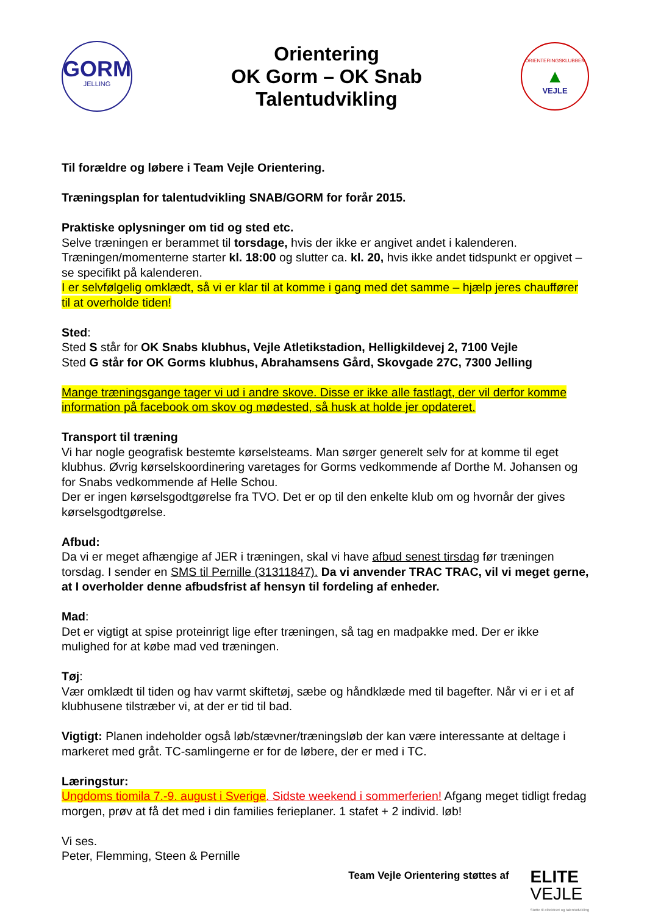GORM
JELLING
Orientering
OK Gorm – OK Snab
Talentudvikling
ORIENTERINGSKLUBBEN
▲
VEJLE
Til forældre og løbere i Team Vejle Orientering.
Træningsplan for talentudvikling SNAB/GORM for forår 2015.
Praktiske oplysninger om tid og sted etc.
Selve træningen er berammet til torsdage, hvis der ikke er angivet andet i kalenderen. Træningen/momenterne starter kl. 18:00 og slutter ca. kl. 20, hvis ikke andet tidspunkt er opgivet – se specifikt på kalenderen.
I er selvfølgelig omklædt, så vi er klar til at komme i gang med det samme – hjælp jeres chauffører til at overholde tiden!
Sted:
Sted S står for OK Snabs klubhus, Vejle Atletikstadion, Helligkildevej 2, 7100 Vejle
Sted G står for OK Gorms klubhus, Abrahamsens Gård, Skovgade 27C, 7300 Jelling
Mange træningsgange tager vi ud i andre skove. Disse er ikke alle fastlagt, der vil derfor komme information på facebook om skov og mødested, så husk at holde jer opdateret.
Transport til træning
Vi har nogle geografisk bestemte kørselsteams. Man sørger generelt selv for at komme til eget klubhus. Øvrig kørselskoordinering varetages for Gorms vedkommende af Dorthe M. Johansen og for Snabs vedkommende af Helle Schou.
Der er ingen kørselsgodtgørelse fra TVO. Det er op til den enkelte klub om og hvornår der gives kørselsgodtgørelse.
Afbud:
Da vi er meget afhængige af JER i træningen, skal vi have afbud senest tirsdag før træningen torsdag. I sender en SMS til Pernille (31311847). Da vi anvender TRAC TRAC, vil vi meget gerne, at I overholder denne afbudsfrist af hensyn til fordeling af enheder.
Mad:
Det er vigtigt at spise proteinrigt lige efter træningen, så tag en madpakke med. Der er ikke mulighed for at købe mad ved træningen.
Tøj:
Vær omklædt til tiden og hav varmt skiftetøj, sæbe og håndklæde med til bagefter. Når vi er i et af klubhusene tilstræber vi, at der er tid til bad.
Vigtigt: Planen indeholder også løb/stævner/træningsløb der kan være interessante at deltage i markeret med gråt. TC-samlingerne er for de løbere, der er med i TC.
Læringstur:
Ungdoms tiomila 7.-9. august i Sverige. Sidste weekend i sommerferien! Afgang meget tidligt fredag morgen, prøv at få det med i din families ferieplaner. 1 stafet + 2 individ. løb!
Vi ses.
Peter, Flemming, Steen & Pernille
Team Vejle Orientering støttes af
ELITE
VEJLE
Støtte til eliteidræt og talentudvikling